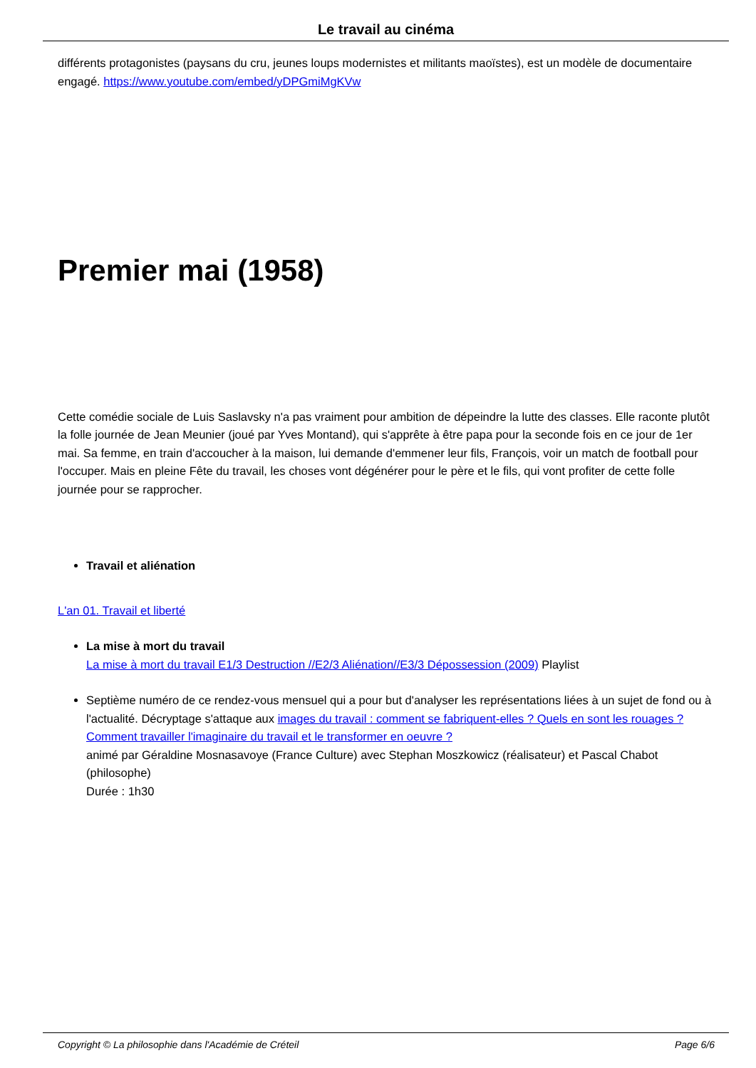Le travail au cinéma
différents protagonistes (paysans du cru, jeunes loups modernistes et militants maoïstes), est un modèle de documentaire engagé. https://www.youtube.com/embed/yDPGmiMgKVw
Premier mai (1958)
Cette comédie sociale de Luis Saslavsky n'a pas vraiment pour ambition de dépeindre la lutte des classes. Elle raconte plutôt la folle journée de Jean Meunier (joué par Yves Montand), qui s'apprête à être papa pour la seconde fois en ce jour de 1er mai. Sa femme, en train d'accoucher à la maison, lui demande d'emmener leur fils, François, voir un match de football pour l'occuper. Mais en pleine Fête du travail, les choses vont dégénérer pour le père et le fils, qui vont profiter de cette folle journée pour se rapprocher.
Travail et aliénation
L'an 01. Travail et liberté
La mise à mort du travail
La mise à mort du travail E1/3 Destruction //E2/3 Aliénation//E3/3 Dépossession (2009) Playlist
Septième numéro de ce rendez-vous mensuel qui a pour but d'analyser les représentations liées à un sujet de fond ou à l'actualité. Décryptage s'attaque aux images du travail : comment se fabriquent-elles ? Quels en sont les rouages ? Comment travailler l'imaginaire du travail et le transformer en oeuvre ?
animé par Géraldine Mosnasavoye (France Culture) avec Stephan Moszkowicz (réalisateur) et Pascal Chabot (philosophe)
Durée : 1h30
Copyright © La philosophie dans l'Académie de Créteil Page 6/6